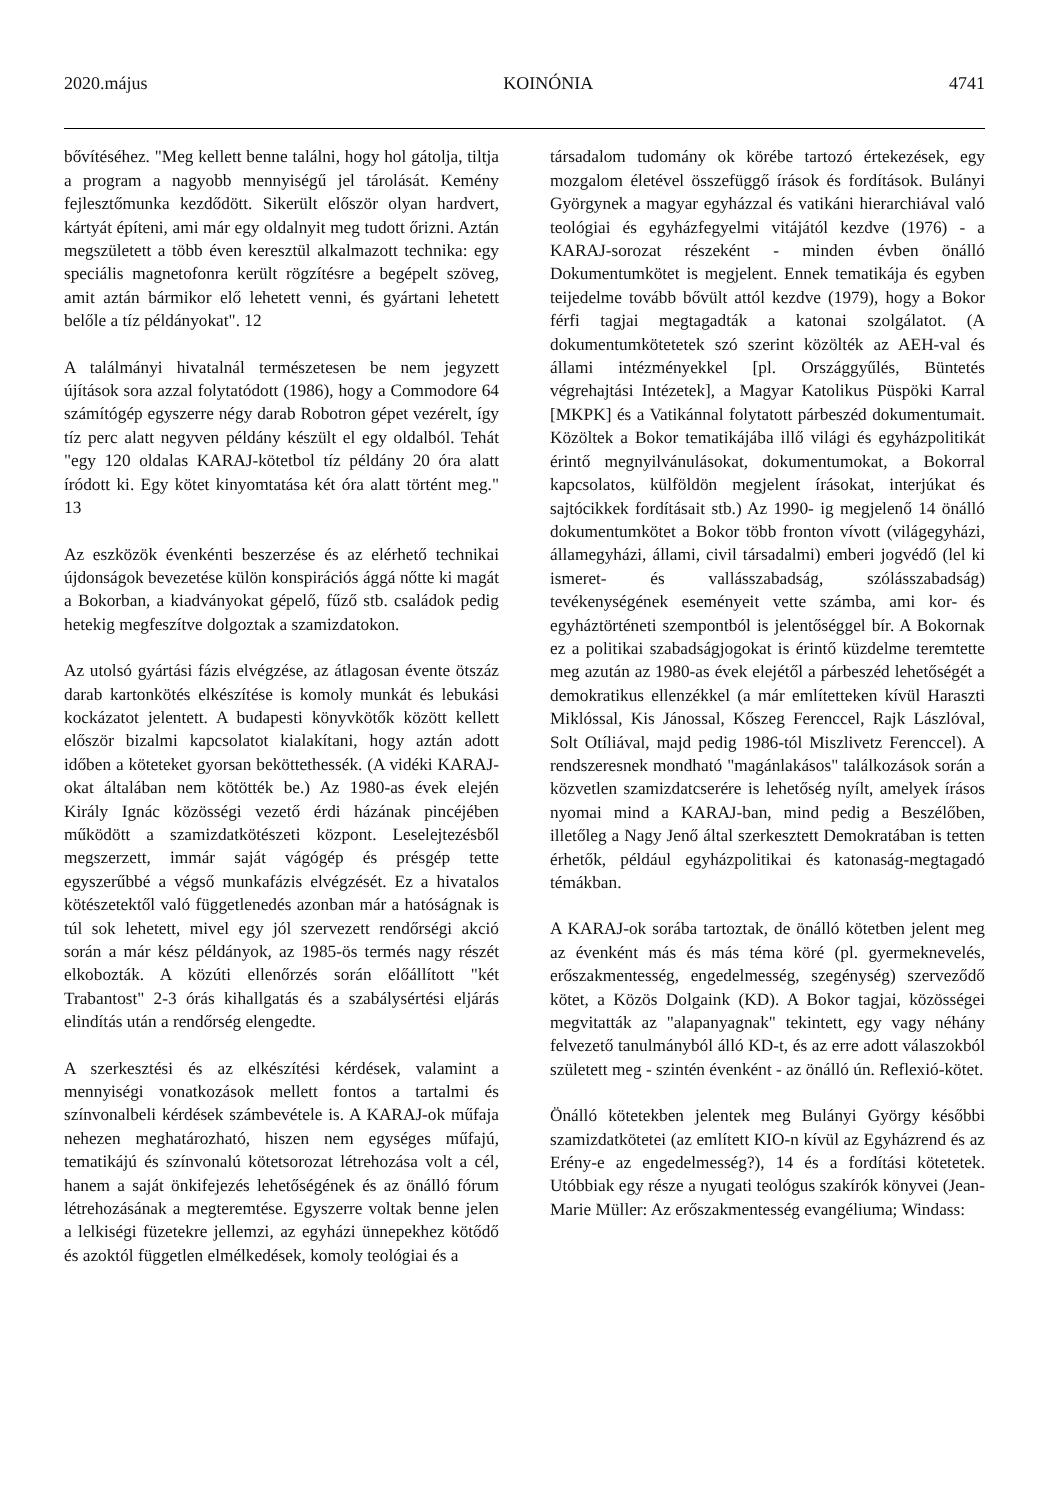2020.május KOINÓNIA 4741
bővítéséhez. "Meg kellett benne találni, hogy hol gátolja, tiltja a program a nagyobb mennyiségű jel tárolását. Kemény fejlesztőmunka kezdődött. Sikerült először olyan hardvert, kártyát építeni, ami már egy oldalnyit meg tudott őrizni. Aztán megszületett a több éven keresztül alkalmazott technika: egy speciális magnetofonra került rögzítésre a begépelt szöveg, amit aztán bármikor elő lehetett venni, és gyártani lehetett belőle a tíz példányokat". 12
A találmányi hivatalnál természetesen be nem jegyzett újítások sora azzal folytatódott (1986), hogy a Commodore 64 számítógép egyszerre négy darab Robotron gépet vezérelt, így tíz perc alatt negyven példány készült el egy oldalból. Tehát "egy 120 oldalas KARAJ-kötetbol tíz példány 20 óra alatt íródott ki. Egy kötet kinyomtatása két óra alatt történt meg." 13
Az eszközök évenkénti beszerzése és az elérhető technikai újdonságok bevezetése külön konspirációs ággá nőtte ki magát a Bokorban, a kiadványokat gépelő, fűző stb. családok pedig hetekig megfeszítve dolgoztak a szamizdatokon.
Az utolsó gyártási fázis elvégzése, az átlagosan évente ötszáz darab kartonkötés elkészítése is komoly munkát és lebukási kockázatot jelentett. A budapesti könyvkötők között kellett először bizalmi kapcsolatot kialakítani, hogy aztán adott időben a köteteket gyorsan beköttethessék. (A vidéki KARAJ-okat általában nem kötötték be.) Az 1980-as évek elején Király Ignác közösségi vezető érdi házának pincéjében működött a szamizdatkötészeti központ. Leselejtezésből megszerzett, immár saját vágógép és présgép tette egyszerűbbé a végső munkafázis elvégzését. Ez a hivatalos kötészetektől való függetlenedés azonban már a hatóságnak is túl sok lehetett, mivel egy jól szervezett rendőrségi akció során a már kész példányok, az 1985-ös termés nagy részét elkobozták. A közúti ellenőrzés során előállított "két Trabantost" 2-3 órás kihallgatás és a szabálysértési eljárás elindítás után a rendőrség elengedte.
A szerkesztési és az elkészítési kérdések, valamint a mennyiségi vonatkozások mellett fontos a tartalmi és színvonalbeli kérdések számbevétele is. A KARAJ-ok műfaja nehezen meghatározható, hiszen nem egységes műfajú, tematikájú és színvonalú kötetsorozat létrehozása volt a cél, hanem a saját önkifejezés lehetőségének és az önálló fórum létrehozásának a megteremtése. Egyszerre voltak benne jelen a lelkiségi füzetekre jellemzi, az egyházi ünnepekhez kötődő és azoktól független elmélkedések, komoly teológiai és a
társadalom tudomány ok körébe tartozó értekezések, egy mozgalom életével összefüggő írások és fordítások. Bulányi Györgynek a magyar egyházzal és vatikáni hierarchiával való teológiai és egyházfegyelmi vitájától kezdve (1976) - a KARAJ-sorozat részeként - minden évben önálló Dokumentumkötet is megjelent. Ennek tematikája és egyben teijedelme tovább bővült attól kezdve (1979), hogy a Bokor férfi tagjai megtagadták a katonai szolgálatot. (A dokumentumkötetetek szó szerint közölték az AEH-val és állami intézményekkel [pl. Országgyűlés, Büntetés végrehajtási Intézetek], a Magyar Katolikus Püspöki Karral [MKPK] és a Vatikánnal folytatott párbeszéd dokumentumait. Közöltek a Bokor tematikájába illő világi és egyházpolitikát érintő megnyilvánulásokat, dokumentumokat, a Bokorral kapcsolatos, külföldön megjelent írásokat, interjúkat és sajtócikkek fordításait stb.) Az 1990- ig megjelenő 14 önálló dokumentumkötet a Bokor több fronton vívott (világegyházi, államegyházi, állami, civil társadalmi) emberi jogvédő (lel ki ismeret- és vallásszabadság, szólásszabadság) tevékenységének eseményeit vette számba, ami kor- és egyháztörténeti szempontból is jelentőséggel bír. A Bokornak ez a politikai szabadságjogokat is érintő küzdelme teremtette meg azután az 1980-as évek elejétől a párbeszéd lehetőségét a demokratikus ellenzékkel (a már említetteken kívül Haraszti Miklóssal, Kis Jánossal, Kőszeg Ferenccel, Rajk Lászlóval, Solt Otíliával, majd pedig 1986-tól Miszlivetz Ferenccel). A rendszeresnek mondható "magánlakásos" találkozások során a közvetlen szamizdatcserére is lehetőség nyílt, amelyek írásos nyomai mind a KARAJ-ban, mind pedig a Beszélőben, illetőleg a Nagy Jenő által szerkesztett Demokratában is tetten érhetők, például egyházpolitikai és katonaság-megtagadó témákban.
A KARAJ-ok sorába tartoztak, de önálló kötetben jelent meg az évenként más és más téma köré (pl. gyermeknevelés, erőszakmentesség, engedelmesség, szegénység) szerveződő kötet, a Közös Dolgaink (KD). A Bokor tagjai, közösségei megvitatták az "alapanyagnak" tekintett, egy vagy néhány felvezető tanulmányból álló KD-t, és az erre adott válaszokból született meg - szintén évenként - az önálló ún. Reflexió-kötet.
Önálló kötetekben jelentek meg Bulányi György későbbi szamizdatkötetei (az említett KIO-n kívül az Egyházrend és az Erény-e az engedelmesség?), 14 és a fordítási kötetetek. Utóbbiak egy része a nyugati teológus szakírók könyvei (Jean-Marie Müller: Az erőszakmentesség evangéliuma; Windass: